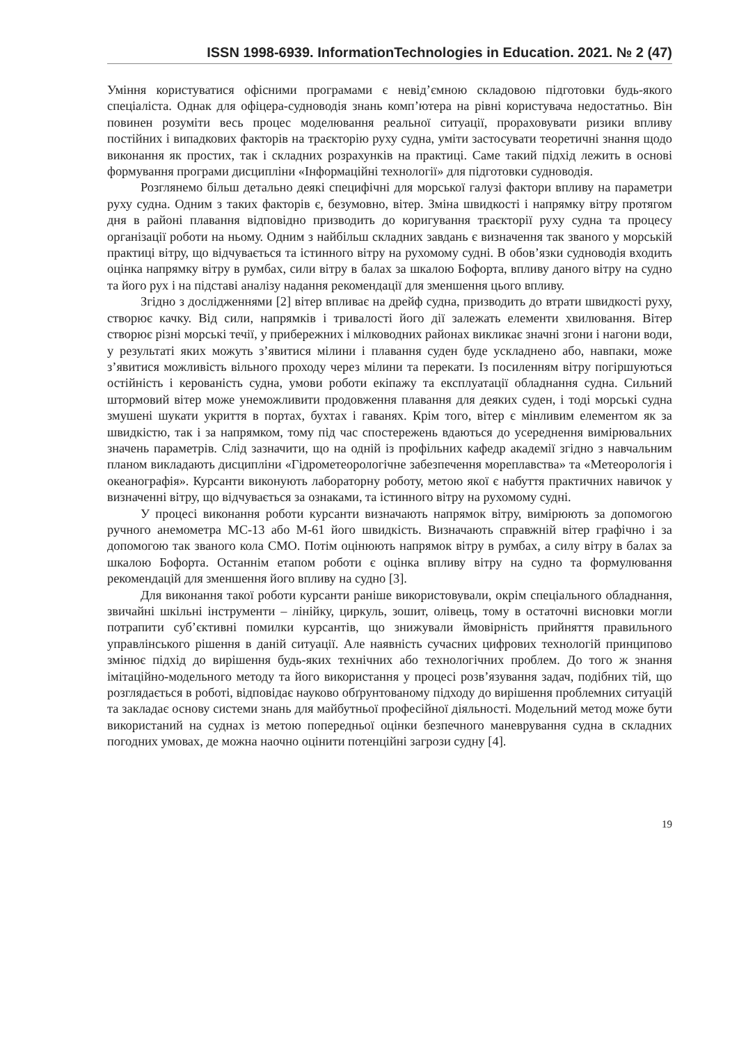ISSN 1998-6939. InformationTechnologies in Education. 2021. № 2 (47)
Уміння користуватися офісними програмами є невід’ємною складовою підготовки будь-якого спеціаліста. Однак для офіцера-судноводія знань комп’ютера на рівні користувача недостатньо. Він повинен розуміти весь процес моделювання реальної ситуації, прораховувати ризики впливу постійних і випадкових факторів на траєкторію руху судна, уміти застосувати теоретичні знання щодо виконання як простих, так і складних розрахунків на практиці. Саме такий підхід лежить в основі формування програми дисципліни «Інформаційні технології» для підготовки судноводія.
Розглянемо більш детально деякі специфічні для морської галузі фактори впливу на параметри руху судна. Одним з таких факторів є, безумовно, вітер. Зміна швидкості і напрямку вітру протягом дня в районі плавання відповідно призводить до коригування траєкторії руху судна та процесу організації роботи на ньому. Одним з найбільш складних завдань є визначення так званого у морській практиці вітру, що відчувається та істинного вітру на рухомому судні. В обов’язки судноводія входить оцінка напрямку вітру в румбах, сили вітру в балах за шкалою Бофорта, впливу даного вітру на судно та його рух і на підставі аналізу надання рекомендації для зменшення цього впливу.
Згідно з дослідженнями [2] вітер впливає на дрейф судна, призводить до втрати швидкості руху, створює качку. Від сили, напрямків і тривалості його дії залежать елементи хвилювання. Вітер створює різні морські течії, у прибережних і мілководних районах викликає значні згони і нагони води, у результаті яких можуть з’явитися мілини і плавання суден буде ускладнено або, навпаки, може з’явитися можливість вільного проходу через мілини та перекати. Із посиленням вітру погіршуються остійність і керованість судна, умови роботи екіпажу та експлуатації обладнання судна. Сильний штормовий вітер може унеможливити продовження плавання для деяких суден, і тоді морські судна змушені шукати укриття в портах, бухтах і гаванях. Крім того, вітер є мінливим елементом як за швидкістю, так і за напрямком, тому під час спостережень вдаються до усереднення вимірювальних значень параметрів. Слід зазначити, що на одній із профільних кафедр академії згідно з навчальним планом викладають дисципліни «Гідрометеорологічне забезпечення мореплавства» та «Метеорологія і океанографія». Курсанти виконують лабораторну роботу, метою якої є набуття практичних навичок у визначенні вітру, що відчувається за ознаками, та істинного вітру на рухомому судні.
У процесі виконання роботи курсанти визначають напрямок вітру, вимірюють за допомогою ручного анемометра МС-13 або М-61 його швидкість. Визначають справжній вітер графічно і за допомогою так званого кола СМО. Потім оцінюють напрямок вітру в румбах, а силу вітру в балах за шкалою Бофорта. Останнім етапом роботи є оцінка впливу вітру на судно та формулювання рекомендацій для зменшення його впливу на судно [3].
Для виконання такої роботи курсанти раніше використовували, окрім спеціального обладнання, звичайні шкільні інструменти – лінійку, циркуль, зошит, олівець, тому в остаточні висновки могли потрапити суб’єктивні помилки курсантів, що знижували ймовірність прийняття правильного управлінського рішення в даній ситуації. Але наявність сучасних цифрових технологій принципово змінює підхід до вирішення будь-яких технічних або технологічних проблем. До того ж знання імітаційно-модельного методу та його використання у процесі розв’язування задач, подібних тій, що розглядається в роботі, відповідає науково обґрунтованому підходу до вирішення проблемних ситуацій та закладає основу системи знань для майбутньої професійної діяльності. Модельний метод може бути використаний на суднах із метою попередньої оцінки безпечного маневрування судна в складних погодних умовах, де можна наочно оцінити потенційні загрози судну [4].
19